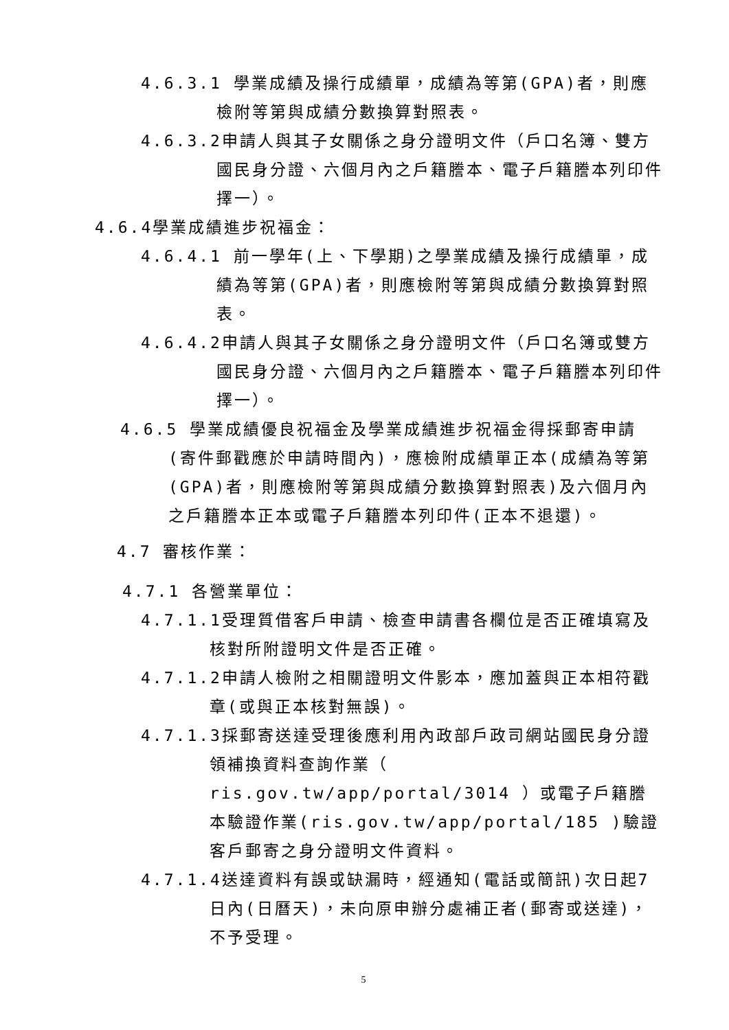4.6.3.1 學業成績及操行成績單，成績為等第(GPA)者，則應檢附等第與成績分數換算對照表。
4.6.3.2申請人與其子女關係之身分證明文件（戶口名簿、雙方國民身分證、六個月內之戶籍謄本、電子戶籍謄本列印件擇一）。
4.6.4學業成績進步祝福金：
4.6.4.1 前一學年(上、下學期)之學業成績及操行成績單，成績為等第(GPA)者，則應檢附等第與成績分數換算對照表。
4.6.4.2申請人與其子女關係之身分證明文件（戶口名簿或雙方國民身分證、六個月內之戶籍謄本、電子戶籍謄本列印件擇一）。
4.6.5 學業成績優良祝福金及學業成績進步祝福金得採郵寄申請(寄件郵戳應於申請時間內)，應檢附成績單正本(成績為等第(GPA)者，則應檢附等第與成績分數換算對照表)及六個月內之戶籍謄本正本或電子戶籍謄本列印件(正本不退還)。
4.7 審核作業：
4.7.1 各營業單位：
4.7.1.1受理質借客戶申請、檢查申請書各欄位是否正確填寫及核對所附證明文件是否正確。
4.7.1.2申請人檢附之相關證明文件影本，應加蓋與正本相符戳章(或與正本核對無誤)。
4.7.1.3採郵寄送達受理後應利用內政部戶政司網站國民身分證領補換資料查詢作業（ ris.gov.tw/app/portal/3014 ）或電子戶籍謄本驗證作業(ris.gov.tw/app/portal/185 )驗證客戶郵寄之身分證明文件資料。
4.7.1.4送達資料有誤或缺漏時，經通知(電話或簡訊)次日起7日內(日曆天)，未向原申辦分處補正者(郵寄或送達)，不予受理。
5